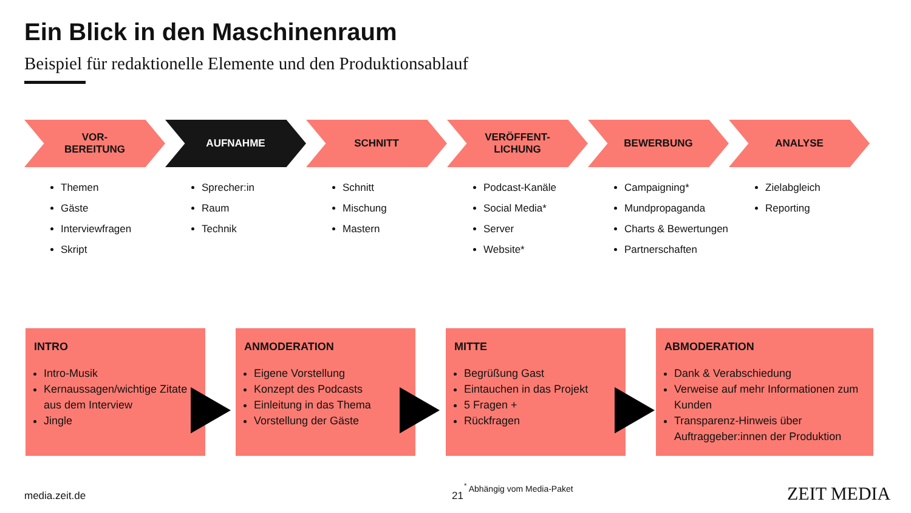Ein Blick in den Maschinenraum
Beispiel für redaktionelle Elemente und den Produktionsablauf
VOR-
BEREITUNG
AUFNAHME SCHNITT VERÖFFENT-
LICHUNG
BEWERBUNG ANALYSE
Themen
Gäste
Interviewfragen
Skript
Sprecher:in
Raum
Technik
Schnitt
Mischung
Mastern
Podcast-Kanäle
Social Media*
Server
Website*
Campaigning*
Mundpropaganda
Charts & Bewertungen
Partnerschaften
Zielabgleich
Reporting
INTRO
Intro-Musik
Kernaussagen/wichtige Zitate aus dem Interview
Jingle
ANMODERATION
Eigene Vorstellung
Konzept des Podcasts
Einleitung in das Thema
Vorstellung der Gäste
MITTE
Begrüßung Gast
Eintauchen in das Projekt
5 Fragen +
Rückfragen
ABMODERATION
Dank & Verabschiedung
Verweise auf mehr Informationen zum Kunden
Transparenz-Hinweis über Auftraggeber:innen der Produktion
media.zeit.de 21
<sup>*</sup> Abhängig vom Media-Paket ZEIT MEDIA